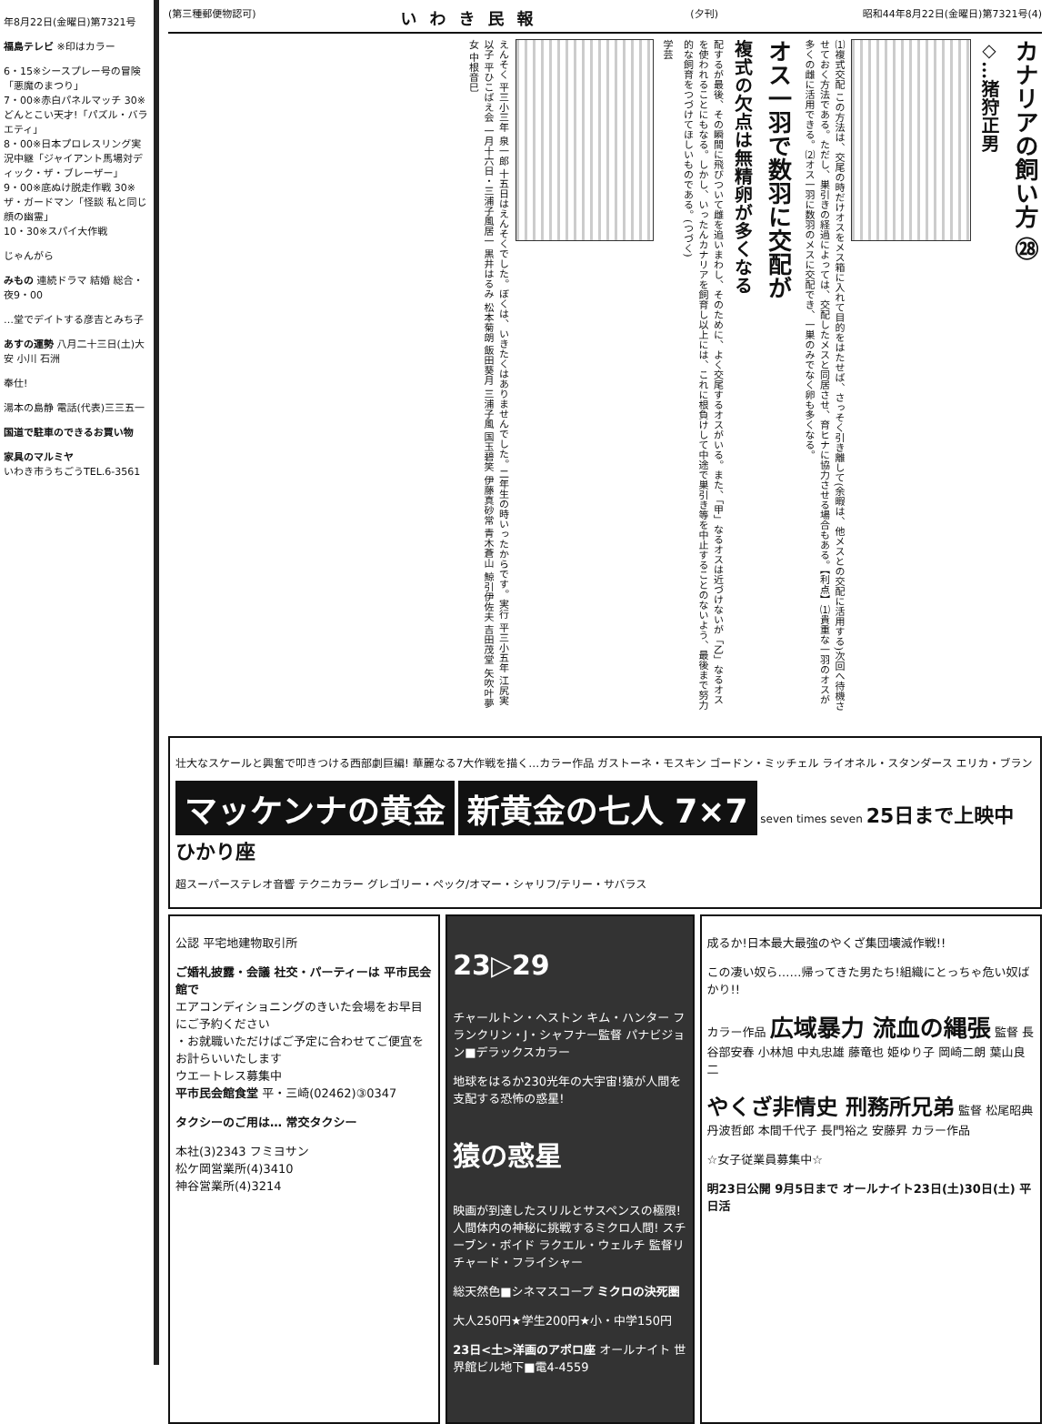年8月22日(金曜日)第7321号
福島テレビ ※印はカラー
6・15※シースプレー号の冒険「悪魔のまつり」
7・00※赤白パネルマッチ 30※どんとこい天才!「パズル・バラエティ」
8・00※日本プロレスリング実況中継「ジャイアント馬場対ディック・ザ・ブレーザー」
9・00※底ぬけ脱走作戦 30※ザ・ガードマン「怪談 私と同じ顔の幽霊」
10・30※スパイ大作戦
じゃんがら
みもの 連続ドラマ 結婚 総合・夜9・00
…堂でデイトする彦吉とみち子
あすの運勢 八月二十三日(土)大安 小川 石洲
奉仕!
湯本の島静 電話(代表)三三五一
国道で駐車のできるお買い物
家具のマルミヤ
いわき市うちごうTEL.6-3561
(第三種郵便物認可) いわき民報 (夕刊) 昭和44年8月22日(金曜日)第7321号(4)
カナリアの飼い方 ㉘
◇…猪狩正男
⑴複式交配 この方法は、交尾の時だけオスをメス箱に入れて目的をはたせば、さっそく引き離して(余暇は、他メスとの交配に活用する)次回へ待機させておく方法である。ただし、巣引きの経過によっては、交配したメスと同居させ、育ヒナに協力させる場合もある。【利点】⑴貴重な一羽のオスが多くの雌に活用できる。⑵オス一羽に数羽のメスに交配でき、一巣のみでなく卵も多くなる。
オス一羽で数羽に交配が
複式の欠点は無精卵が多くなる
配するが最後、その瞬間に飛びついて雌を追いまわし、そのために、よく交尾するオスがいる。また、「甲」なるオスは近づけないが「乙」なるオスを使われることにもなる。しかし、いったんカナリアを飼育し以上には、これに根負けして中途で巣引き等を中止することのないよう、最後まで努力的な飼育をつづけてほしいものである。(つづく)
学芸
えんそく 平三小三年 泉一郎 十五日はえんそくでした。ぼくは、いきたくはありませんでした。二年生の時いったからです。実行 平三小五年 江尻実以子 平ひこばえ会 一月十六日・三浦子風居一 黒井はるみ 松本菊朗 飯田葵月 三浦子風 国玉碧笑 伊藤真砂常 青木蒼山 鯨引伊佐夫 吉田茂堂 矢吹叶夢女 中根音巳
壮大なスケールと興奮で叩きつける西部劇巨編! 華麗なる7大作戦を描く…カラー作品 ガストーネ・モスキン ゴードン・ミッチェル ライオネル・スタンダース エリカ・ブラン
マッケンナの黄金 新黄金の七人 7×7 seven times seven 25日まで上映中 ひかり座
超スーパーステレオ音響 テクニカラー グレゴリー・ペック/オマー・シャリフ/テリー・サバラス
公認 平宅地建物取引所
ご婚礼披露・会議 社交・パーティーは 平市民会館で
エアコンディショニングのきいた会場をお早目にご予約ください
・お就職いただけばご予定に合わせてご便宜をお計らいいたします
ウエートレス募集中
平市民会館食堂 平・三崎(02462)③0347
タクシーのご用は… 常交タクシー
本社(3)2343 フミヨサン
松ケ岡営業所(4)3410
神谷営業所(4)3214
23▷29
チャールトン・ヘストン キム・ハンター フランクリン・J・シャフナー監督 パナビジョン■デラックスカラー
地球をはるか230光年の大宇宙!猿が人間を支配する恐怖の惑星!
猿の惑星
映画が到達したスリルとサスペンスの極限!人間体内の神秘に挑戦するミクロ人間! スチーブン・ボイド ラクエル・ウェルチ 監督リチャード・フライシャー
総天然色■シネマスコープ ミクロの決死圏
大人250円★学生200円★小・中学150円
23日<土>洋画のアポロ座 オールナイト 世界館ビル地下■電4-4559
成るか!日本最大最強のやくざ集団壊滅作戦!!
この凄い奴ら……帰ってきた男たち!組織にとっちゃ危い奴ばかり!!
カラー作品 広域暴力 流血の縄張 監督 長谷部安春 小林旭 中丸忠雄 藤竜也 姫ゆり子 岡崎二朗 葉山良二
やくざ非情史 刑務所兄弟 監督 松尾昭典 丹波哲郎 本間千代子 長門裕之 安藤昇 カラー作品
☆女子従業員募集中☆
明23日公開 9月5日まで オールナイト23日(土)30日(土) 平日活